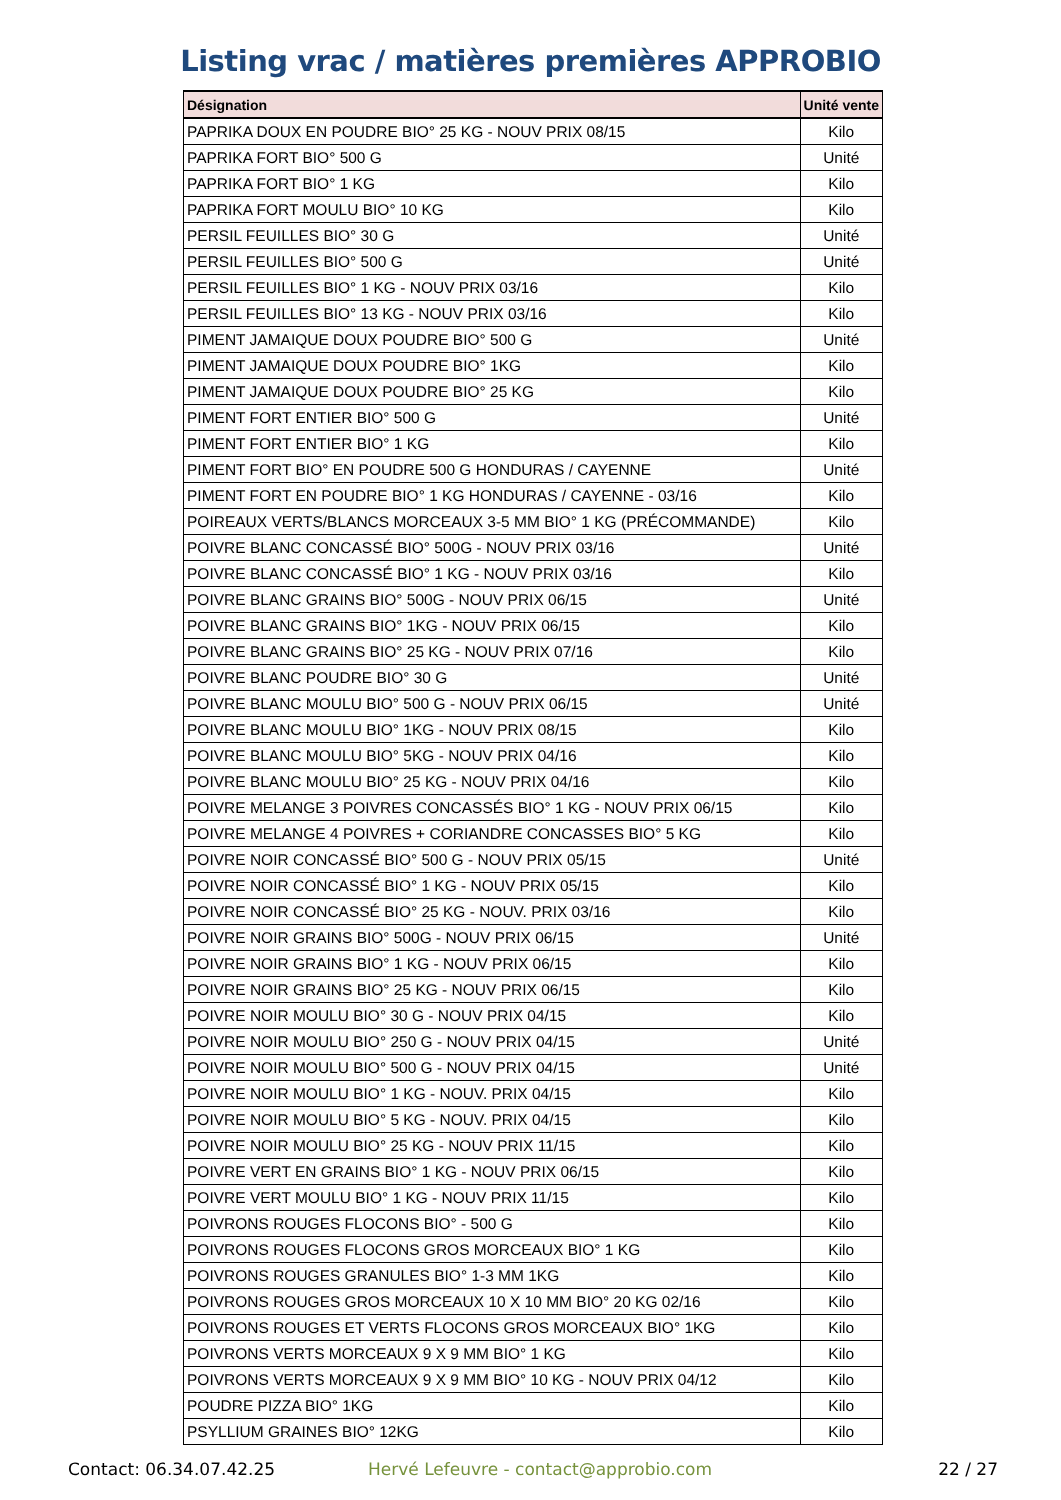Listing vrac / matières premières APPROBIO
| Désignation | Unité vente |
| --- | --- |
| PAPRIKA DOUX EN POUDRE BIO° 25 KG - NOUV PRIX 08/15 | Kilo |
| PAPRIKA FORT BIO° 500 G | Unité |
| PAPRIKA FORT BIO° 1 KG | Kilo |
| PAPRIKA FORT MOULU BIO° 10 KG | Kilo |
| PERSIL FEUILLES BIO° 30 G | Unité |
| PERSIL FEUILLES BIO° 500 G | Unité |
| PERSIL FEUILLES BIO° 1 KG - NOUV PRIX 03/16 | Kilo |
| PERSIL FEUILLES BIO° 13 KG - NOUV PRIX 03/16 | Kilo |
| PIMENT JAMAIQUE DOUX POUDRE BIO° 500 G | Unité |
| PIMENT JAMAIQUE DOUX POUDRE BIO° 1KG | Kilo |
| PIMENT JAMAIQUE DOUX POUDRE BIO° 25 KG | Kilo |
| PIMENT FORT ENTIER BIO° 500 G | Unité |
| PIMENT FORT ENTIER BIO° 1 KG | Kilo |
| PIMENT FORT BIO° EN POUDRE 500 G HONDURAS / CAYENNE | Unité |
| PIMENT FORT EN POUDRE BIO° 1 KG HONDURAS / CAYENNE - 03/16 | Kilo |
| POIREAUX VERTS/BLANCS MORCEAUX 3-5 MM BIO° 1 KG (PRÉCOMMANDE) | Kilo |
| POIVRE BLANC CONCASSÉ BIO° 500G - NOUV PRIX 03/16 | Unité |
| POIVRE BLANC CONCASSÉ BIO° 1 KG - NOUV PRIX 03/16 | Kilo |
| POIVRE BLANC GRAINS BIO° 500G - NOUV PRIX 06/15 | Unité |
| POIVRE BLANC GRAINS BIO° 1KG - NOUV PRIX 06/15 | Kilo |
| POIVRE BLANC GRAINS BIO° 25 KG - NOUV PRIX 07/16 | Kilo |
| POIVRE BLANC POUDRE BIO° 30 G | Unité |
| POIVRE BLANC MOULU BIO° 500 G - NOUV PRIX 06/15 | Unité |
| POIVRE BLANC MOULU BIO° 1KG - NOUV PRIX 08/15 | Kilo |
| POIVRE BLANC MOULU BIO° 5KG - NOUV PRIX 04/16 | Kilo |
| POIVRE BLANC MOULU BIO° 25 KG - NOUV PRIX 04/16 | Kilo |
| POIVRE MELANGE 3 POIVRES CONCASSÉS BIO° 1 KG - NOUV PRIX 06/15 | Kilo |
| POIVRE MELANGE 4 POIVRES + CORIANDRE CONCASSES BIO° 5 KG | Kilo |
| POIVRE NOIR CONCASSÉ BIO° 500 G - NOUV PRIX 05/15 | Unité |
| POIVRE NOIR CONCASSÉ BIO° 1 KG - NOUV PRIX 05/15 | Kilo |
| POIVRE NOIR CONCASSÉ BIO° 25 KG - NOUV. PRIX 03/16 | Kilo |
| POIVRE NOIR GRAINS BIO° 500G - NOUV PRIX 06/15 | Unité |
| POIVRE NOIR GRAINS BIO° 1 KG - NOUV PRIX 06/15 | Kilo |
| POIVRE NOIR GRAINS BIO° 25 KG - NOUV PRIX 06/15 | Kilo |
| POIVRE NOIR MOULU BIO° 30 G - NOUV PRIX 04/15 | Kilo |
| POIVRE NOIR MOULU BIO° 250 G - NOUV PRIX 04/15 | Unité |
| POIVRE NOIR MOULU BIO° 500 G - NOUV PRIX 04/15 | Unité |
| POIVRE NOIR MOULU BIO° 1 KG - NOUV. PRIX 04/15 | Kilo |
| POIVRE NOIR MOULU BIO° 5 KG - NOUV. PRIX 04/15 | Kilo |
| POIVRE NOIR MOULU BIO° 25 KG - NOUV PRIX 11/15 | Kilo |
| POIVRE VERT EN GRAINS BIO° 1 KG - NOUV PRIX 06/15 | Kilo |
| POIVRE VERT MOULU BIO° 1 KG - NOUV PRIX 11/15 | Kilo |
| POIVRONS ROUGES FLOCONS BIO° - 500 G | Kilo |
| POIVRONS ROUGES FLOCONS GROS MORCEAUX BIO° 1 KG | Kilo |
| POIVRONS ROUGES GRANULES BIO° 1-3 MM 1KG | Kilo |
| POIVRONS ROUGES GROS MORCEAUX 10 X 10 MM BIO° 20 KG 02/16 | Kilo |
| POIVRONS ROUGES ET VERTS FLOCONS GROS MORCEAUX BIO° 1KG | Kilo |
| POIVRONS VERTS MORCEAUX 9 X 9 MM BIO° 1 KG | Kilo |
| POIVRONS VERTS MORCEAUX 9 X 9 MM BIO° 10 KG - NOUV PRIX 04/12 | Kilo |
| POUDRE PIZZA BIO° 1KG | Kilo |
| PSYLLIUM GRAINES BIO° 12KG | Kilo |
Contact: 06.34.07.42.25 Hervé Lefeuvre - contact@approbio.com 22 / 27